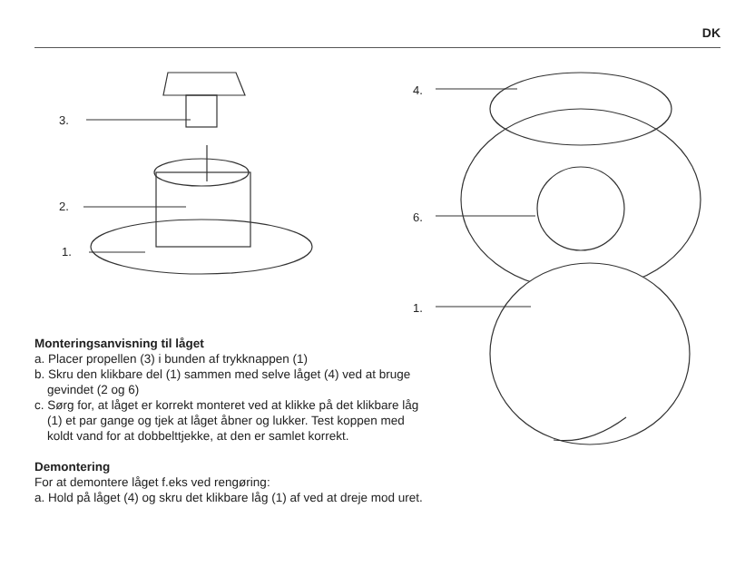DK
3.
2.
1.
4.
6.
1.
Monteringsanvisning til låget
a. Placer propellen (3) i bunden af trykknappen (1)
b. Skru den klikbare del (1) sammen med selve låget (4) ved at bruge gevindet (2 og 6)
c. Sørg for, at låget er korrekt monteret ved at klikke på det klikbare låg (1) et par gange og tjek at låget åbner og lukker. Test koppen med koldt vand for at dobbelttjekke, at den er samlet korrekt.
Demontering
For at demontere låget f.eks ved rengøring:
a. Hold på låget (4) og skru det klikbare låg (1) af ved at dreje mod uret.